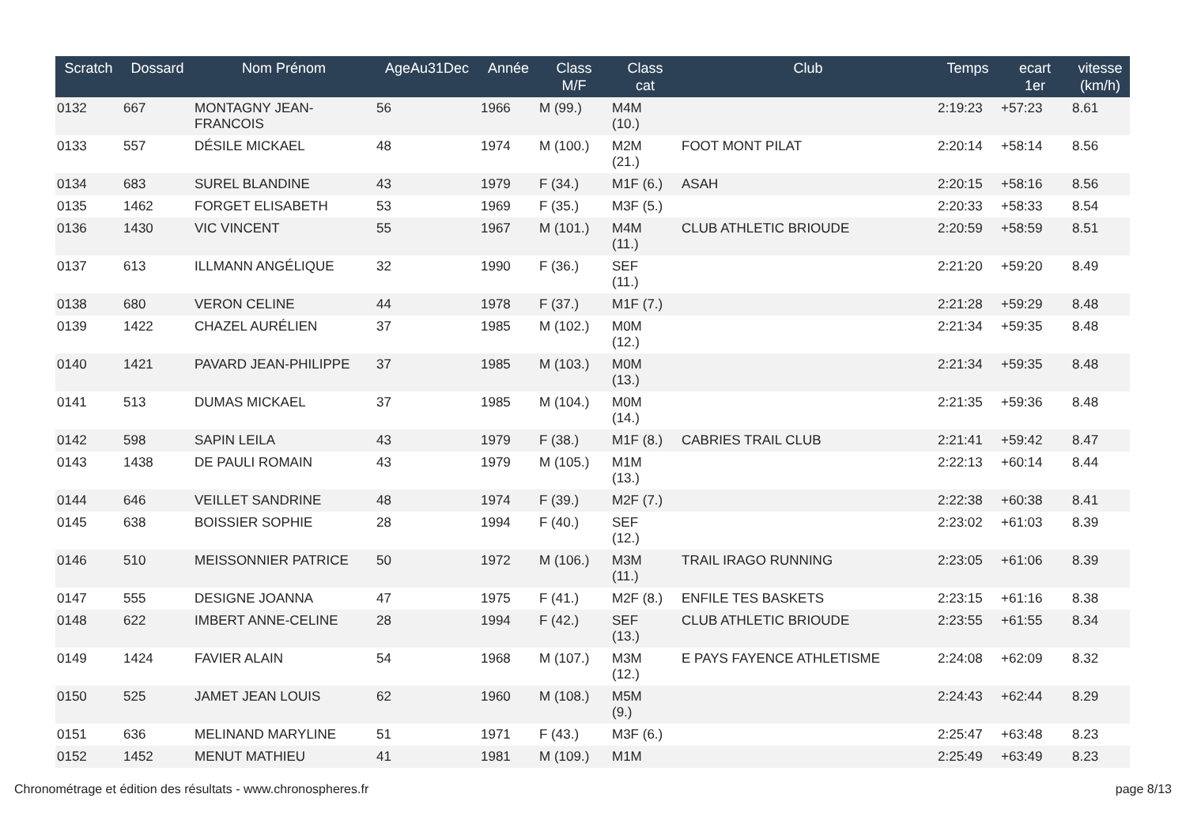| Scratch | Dossard | Nom Prénom | AgeAu31Dec | Année | Class M/F | Class cat | Club | Temps | ecart 1er | vitesse (km/h) |
| --- | --- | --- | --- | --- | --- | --- | --- | --- | --- | --- |
| 0132 | 667 | MONTAGNY JEAN- FRANCOIS | 56 | 1966 | M (99.) | M4M (10.) | | 2:19:23 | +57:23 | 8.61 |
| 0133 | 557 | DÉSILE MICKAEL | 48 | 1974 | M (100.) | M2M (21.) | FOOT MONT PILAT | 2:20:14 | +58:14 | 8.56 |
| 0134 | 683 | SUREL BLANDINE | 43 | 1979 | F (34.) | M1F (6.) | ASAH | 2:20:15 | +58:16 | 8.56 |
| 0135 | 1462 | FORGET ELISABETH | 53 | 1969 | F (35.) | M3F (5.) | | 2:20:33 | +58:33 | 8.54 |
| 0136 | 1430 | VIC VINCENT | 55 | 1967 | M (101.) | M4M (11.) | CLUB ATHLETIC BRIOUDE | 2:20:59 | +58:59 | 8.51 |
| 0137 | 613 | ILLMANN ANGÉLIQUE | 32 | 1990 | F (36.) | SEF (11.) | | 2:21:20 | +59:20 | 8.49 |
| 0138 | 680 | VERON CELINE | 44 | 1978 | F (37.) | M1F (7.) | | 2:21:28 | +59:29 | 8.48 |
| 0139 | 1422 | CHAZEL AURÉLIEN | 37 | 1985 | M (102.) | M0M (12.) | | 2:21:34 | +59:35 | 8.48 |
| 0140 | 1421 | PAVARD JEAN-PHILIPPE | 37 | 1985 | M (103.) | M0M (13.) | | 2:21:34 | +59:35 | 8.48 |
| 0141 | 513 | DUMAS MICKAEL | 37 | 1985 | M (104.) | M0M (14.) | | 2:21:35 | +59:36 | 8.48 |
| 0142 | 598 | SAPIN LEILA | 43 | 1979 | F (38.) | M1F (8.) | CABRIES TRAIL CLUB | 2:21:41 | +59:42 | 8.47 |
| 0143 | 1438 | DE PAULI ROMAIN | 43 | 1979 | M (105.) | M1M (13.) | | 2:22:13 | +60:14 | 8.44 |
| 0144 | 646 | VEILLET SANDRINE | 48 | 1974 | F (39.) | M2F (7.) | | 2:22:38 | +60:38 | 8.41 |
| 0145 | 638 | BOISSIER SOPHIE | 28 | 1994 | F (40.) | SEF (12.) | | 2:23:02 | +61:03 | 8.39 |
| 0146 | 510 | MEISSONNIER PATRICE | 50 | 1972 | M (106.) | M3M (11.) | TRAIL IRAGO RUNNING | 2:23:05 | +61:06 | 8.39 |
| 0147 | 555 | DESIGNE JOANNA | 47 | 1975 | F (41.) | M2F (8.) | ENFILE TES BASKETS | 2:23:15 | +61:16 | 8.38 |
| 0148 | 622 | IMBERT ANNE-CELINE | 28 | 1994 | F (42.) | SEF (13.) | CLUB ATHLETIC BRIOUDE | 2:23:55 | +61:55 | 8.34 |
| 0149 | 1424 | FAVIER ALAIN | 54 | 1968 | M (107.) | M3M (12.) | E PAYS FAYENCE ATHLETISME | 2:24:08 | +62:09 | 8.32 |
| 0150 | 525 | JAMET JEAN LOUIS | 62 | 1960 | M (108.) | M5M (9.) | | 2:24:43 | +62:44 | 8.29 |
| 0151 | 636 | MELINAND MARYLINE | 51 | 1971 | F (43.) | M3F (6.) | | 2:25:47 | +63:48 | 8.23 |
| 0152 | 1452 | MENUT MATHIEU | 41 | 1981 | M (109.) | M1M | | 2:25:49 | +63:49 | 8.23 |
Chronométrage et édition des résultats - www.chronospheres.fr
page 8/13